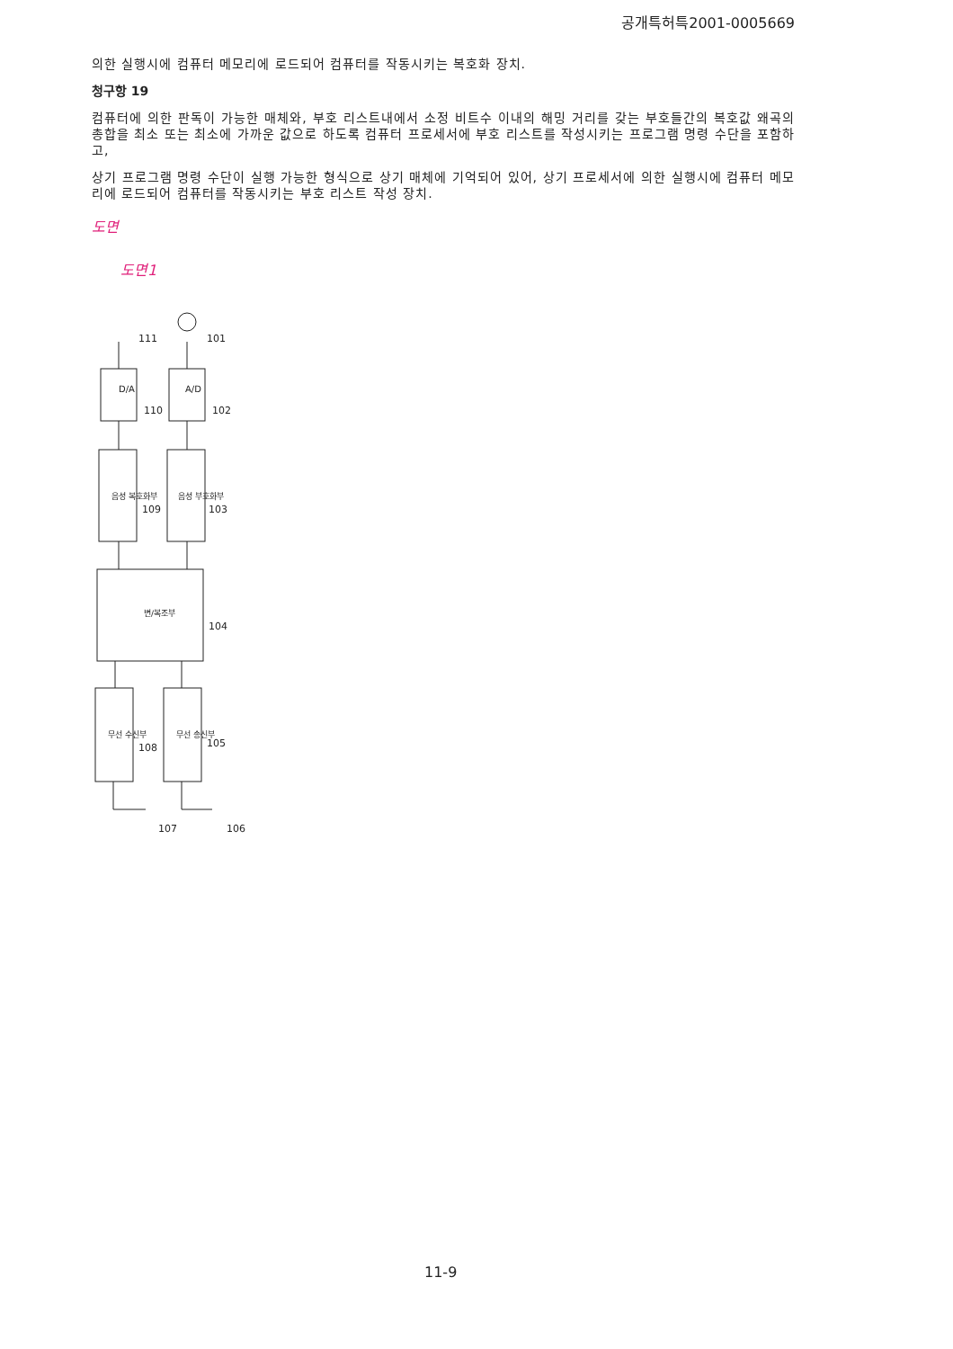공개특허특2001-0005669
의한 실행시에 컴퓨터 메모리에 로드되어 컴퓨터를 작동시키는 복호화 장치.
청구항 19
컴퓨터에 의한 판독이 가능한 매체와, 부호 리스트내에서 소정 비트수 이내의 해밍 거리를 갖는 부호들간의 복호값 왜곡의 총합을 최소 또는 최소에 가까운 값으로 하도록 컴퓨터 프로세서에 부호 리스트를 작성시키는 프로그램 명령 수단을 포함하고,
상기 프로그램 명령 수단이 실행 가능한 형식으로 상기 매체에 기억되어 있어, 상기 프로세서에 의한 실행시에 컴퓨터 메모리에 로드되어 컴퓨터를 작동시키는 부호 리스트 작성 장치.
도면
도면1
D/A
A/D
음성 복호화부
음성 부호화부
변/복조부
무선 수신부
무선 송신부
111
101
110
102
109
103
104
108
105
107
106
11-9